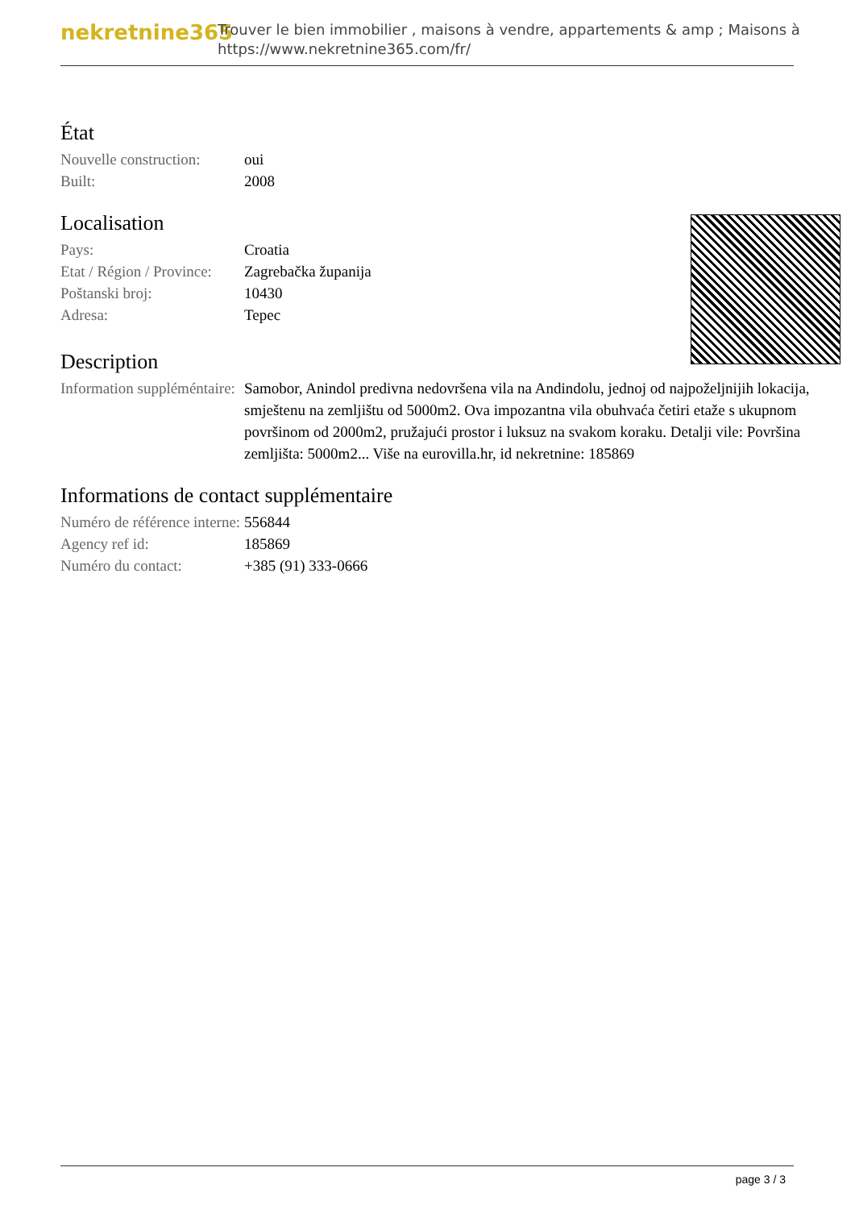nekretnine365
Trouver le bien immobilier , maisons à vendre, appartements & amp ; Maisons à
https://www.nekretnine365.com/fr/
État
| Nouvelle construction: | oui |
| Built: | 2008 |
Localisation
| Pays: | Croatia |
| Etat / Région / Province: | Zagrebačka županija |
| Poštanski broj: | 10430 |
| Adresa: | Tepec |
Description
| Information suppléméntaire: | Samobor, Anindol predivna nedovršena vila na Andindolu, jednoj od najpoželjnijih lokacija, smještenu na zemljištu od 5000m2. Ova impozantna vila obuhvaća četiri etaže s ukupnom površinom od 2000m2, pružajući prostor i luksuz na svakom koraku. Detalji vile: Površina zemljišta: 5000m2... Više na eurovilla.hr, id nekretnine: 185869 |
Informations de contact supplémentaire
| Numéro de référence interne: | 556844 |
| Agency ref id: | 185869 |
| Numéro du contact: | +385 (91) 333-0666 |
page 3 / 3